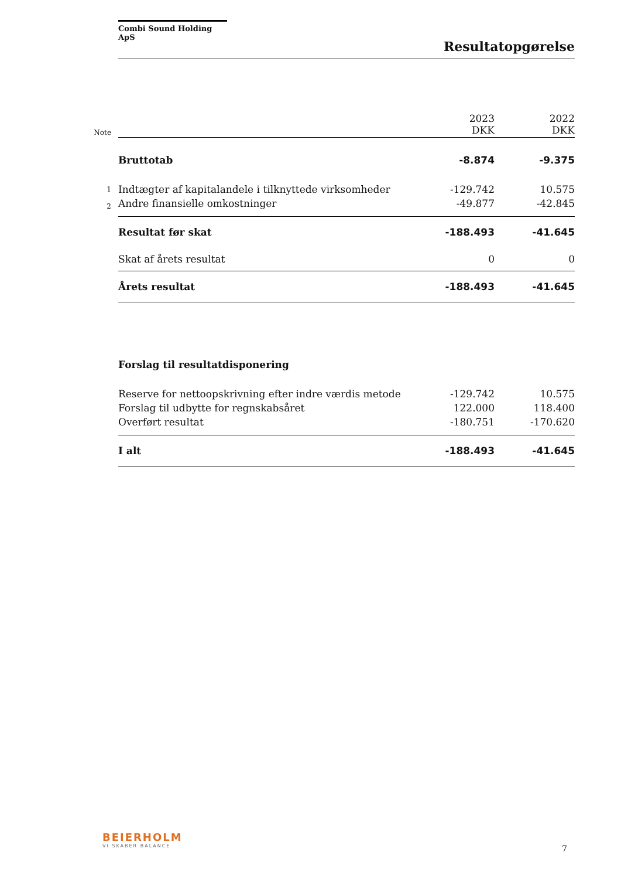Combi Sound Holding ApS
Resultatopgørelse
| Note | | 2023 DKK | 2022 DKK |
| | Bruttotab | -8.874 | -9.375 |
| 1 | Indtægter af kapitalandele i tilknyttede virksomheder | -129.742 | 10.575 |
| 2 | Andre finansielle omkostninger | -49.877 | -42.845 |
| | Resultat før skat | -188.493 | -41.645 |
| | Skat af årets resultat | 0 | 0 |
| | Årets resultat | -188.493 | -41.645 |
| | Forslag til resultatdisponering | | |
| | Reserve for nettoopskrivning efter indre værdis metode | -129.742 | 10.575 |
| | Forslag til udbytte for regnskabsåret | 122.000 | 118.400 |
| | Overført resultat | -180.751 | -170.620 |
| | I alt | -188.493 | -41.645 |
BEIERHOLM
VI SKABER BALANCE
7